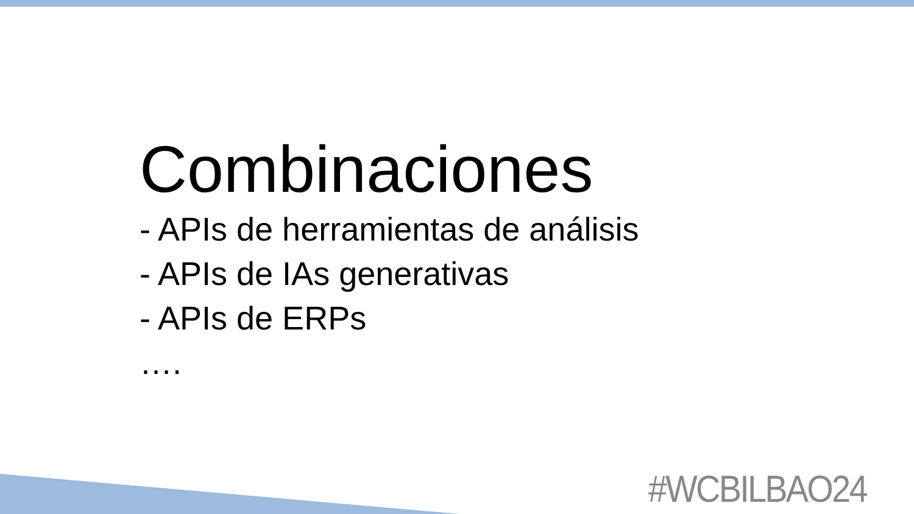Combinaciones
- APIs de herramientas de análisis
- APIs de IAs generativas
- APIs de ERPs
….
#WCBILBAO24